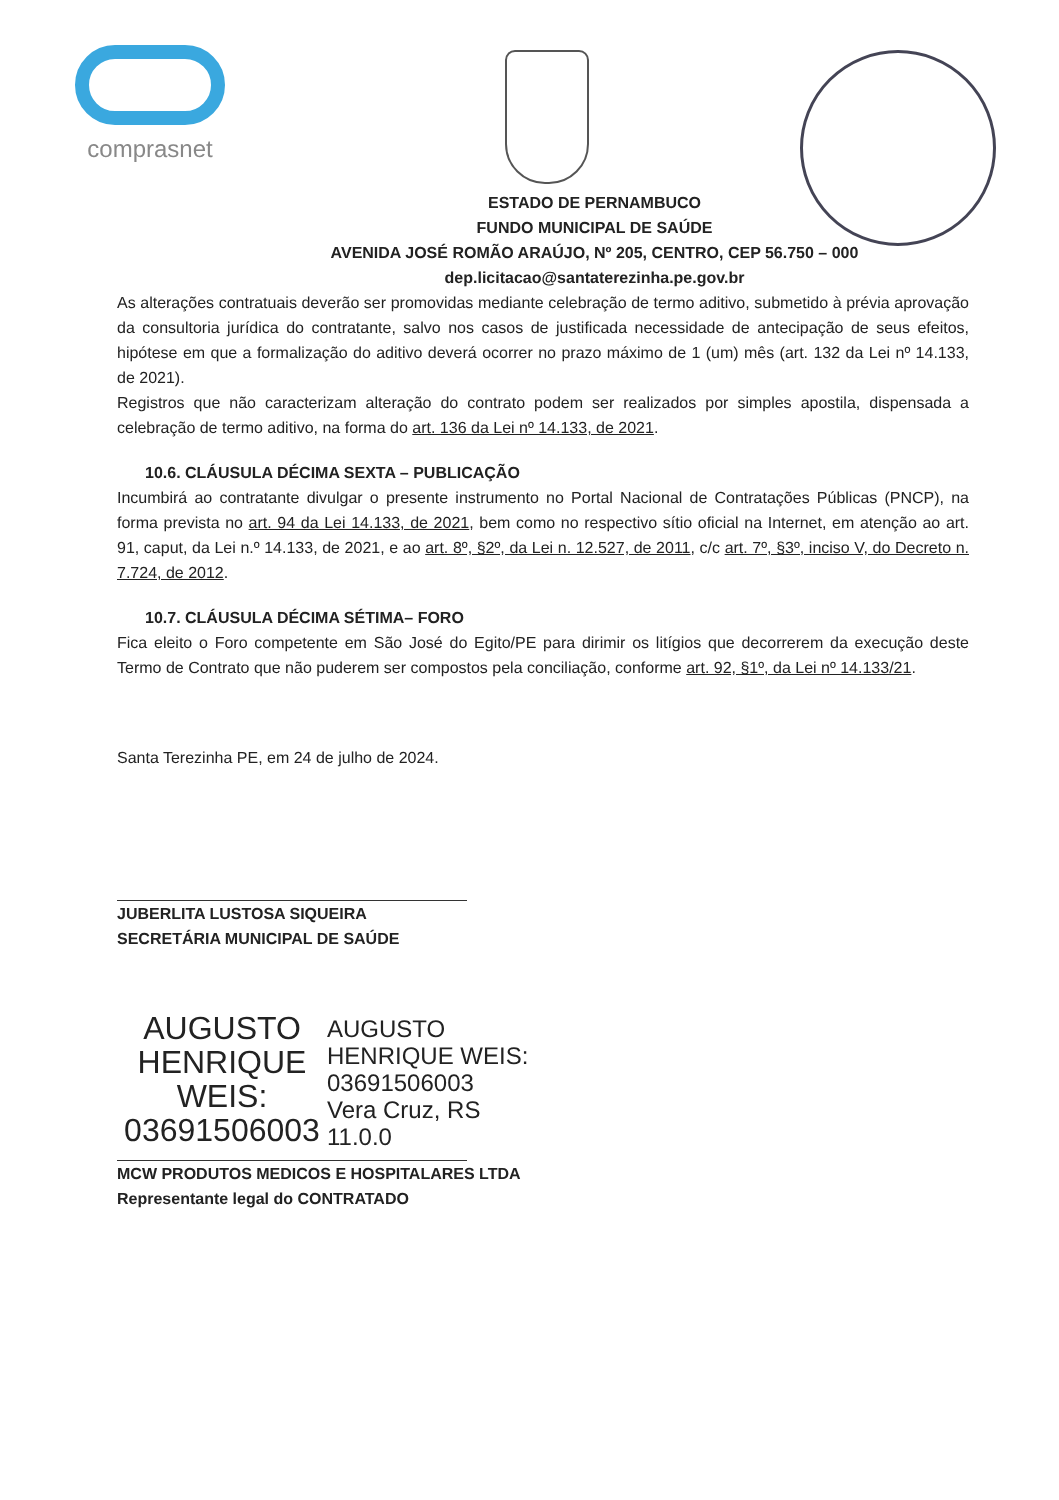comprasnet
ESTADO DE PERNAMBUCO
FUNDO MUNICIPAL DE SAÚDE
AVENIDA JOSÉ ROMÃO ARAÚJO, Nº 205, CENTRO, CEP 56.750 – 000
dep.licitacao@santaterezinha.pe.gov.br
As alterações contratuais deverão ser promovidas mediante celebração de termo aditivo, submetido à prévia aprovação da consultoria jurídica do contratante, salvo nos casos de justificada necessidade de antecipação de seus efeitos, hipótese em que a formalização do aditivo deverá ocorrer no prazo máximo de 1 (um) mês (art. 132 da Lei nº 14.133, de 2021).
Registros que não caracterizam alteração do contrato podem ser realizados por simples apostila, dispensada a celebração de termo aditivo, na forma do art. 136 da Lei nº 14.133, de 2021.
10.6. CLÁUSULA DÉCIMA SEXTA – PUBLICAÇÃO
Incumbirá ao contratante divulgar o presente instrumento no Portal Nacional de Contratações Públicas (PNCP), na forma prevista no art. 94 da Lei 14.133, de 2021, bem como no respectivo sítio oficial na Internet, em atenção ao art. 91, caput, da Lei n.º 14.133, de 2021, e ao art. 8º, §2º, da Lei n. 12.527, de 2011, c/c art. 7º, §3º, inciso V, do Decreto n. 7.724, de 2012.
10.7. CLÁUSULA DÉCIMA SÉTIMA– FORO
Fica eleito o Foro competente em São José do Egito/PE para dirimir os litígios que decorrerem da execução deste Termo de Contrato que não puderem ser compostos pela conciliação, conforme art. 92, §1º, da Lei nº 14.133/21.
Santa Terezinha PE, em 24 de julho de 2024.
JUBERLITA LUSTOSA SIQUEIRA
SECRETÁRIA MUNICIPAL DE SAÚDE
AUGUSTO
HENRIQUE
WEIS:
03691506003
AUGUSTO
HENRIQUE WEIS:
03691506003
Vera Cruz, RS
11.0.0
MCW PRODUTOS MEDICOS E HOSPITALARES LTDA
Representante legal do CONTRATADO